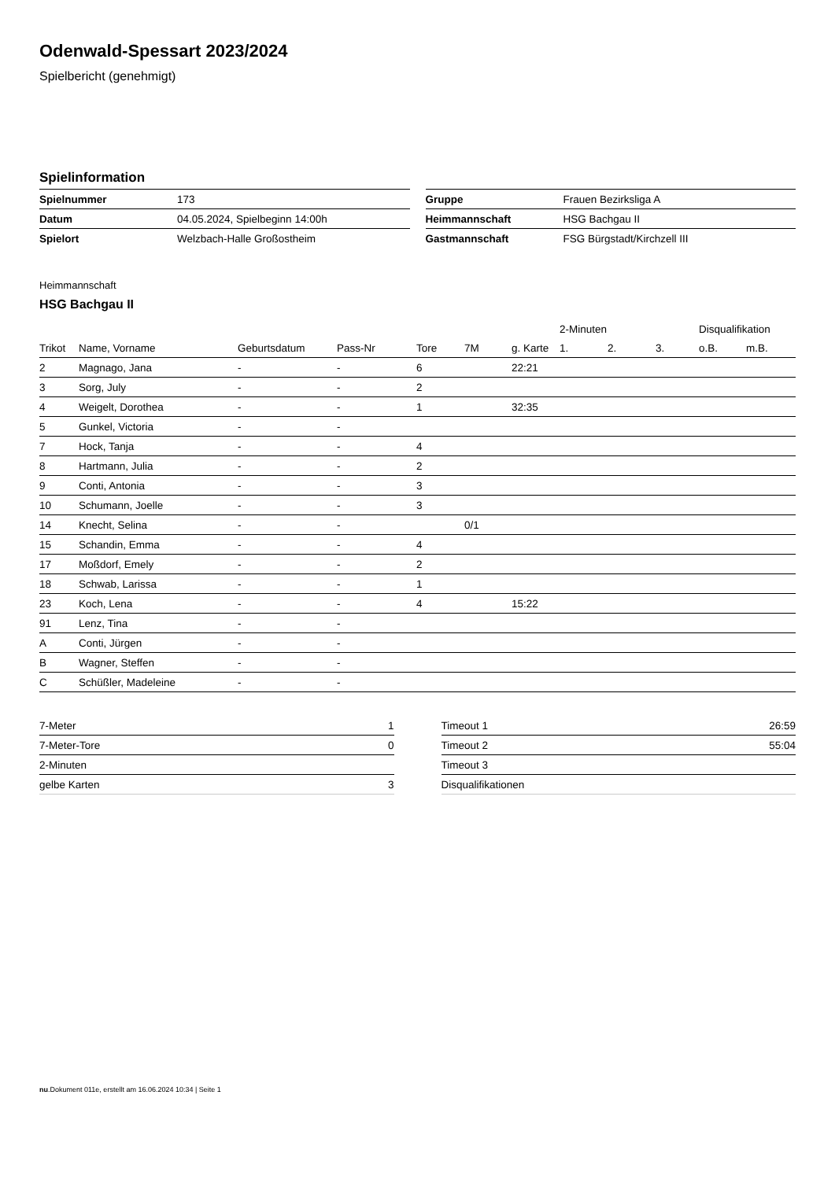Odenwald-Spessart 2023/2024
Spielbericht (genehmigt)
Spielinformation
| Spielnummer | 173 |
| Datum | 04.05.2024, Spielbeginn 14:00h |
| Spielort | Welzbach-Halle Großostheim |
| Gruppe | Frauen Bezirksliga A |
| Heimmannschaft | HSG Bachgau II |
| Gastmannschaft | FSG Bürgstadt/Kirchzell III |
Heimmannschaft
HSG Bachgau II
| | | | | | | | 2-Minuten | | | Disqualifikation | |
| --- | --- | --- | --- | --- | --- | --- | --- | --- | --- | --- | --- |
| Trikot | Name, Vorname | Geburtsdatum | Pass-Nr | Tore | 7M | g. Karte | 1. | 2. | 3. | o.B. | m.B. |
| 2 | Magnago, Jana | - | - | 6 | | 22:21 | | | | | |
| 3 | Sorg, July | - | - | 2 | | | | | | | |
| 4 | Weigelt, Dorothea | - | - | 1 | | 32:35 | | | | | |
| 5 | Gunkel, Victoria | - | - | | | | | | | | |
| 7 | Hock, Tanja | - | - | 4 | | | | | | | |
| 8 | Hartmann, Julia | - | - | 2 | | | | | | | |
| 9 | Conti, Antonia | - | - | 3 | | | | | | | |
| 10 | Schumann, Joelle | - | - | 3 | | | | | | | |
| 14 | Knecht, Selina | - | - | | 0/1 | | | | | | |
| 15 | Schandin, Emma | - | - | 4 | | | | | | | |
| 17 | Moßdorf, Emely | - | - | 2 | | | | | | | |
| 18 | Schwab, Larissa | - | - | 1 | | | | | | | |
| 23 | Koch, Lena | - | - | 4 | | 15:22 | | | | | |
| 91 | Lenz, Tina | - | - | | | | | | | | |
| A | Conti, Jürgen | - | - | | | | | | | | |
| B | Wagner, Steffen | - | - | | | | | | | | |
| C | Schüßler, Madeleine | - | - | | | | | | | | |
| 7-Meter | 1 |
| 7-Meter-Tore | 0 |
| 2-Minuten | |
| gelbe Karten | 3 |
| Timeout 1 | 26:59 |
| Timeout 2 | 55:04 |
| Timeout 3 | |
| Disqualifikationen | |
nu.Dokument 011e, erstellt am 16.06.2024 10:34 | Seite 1